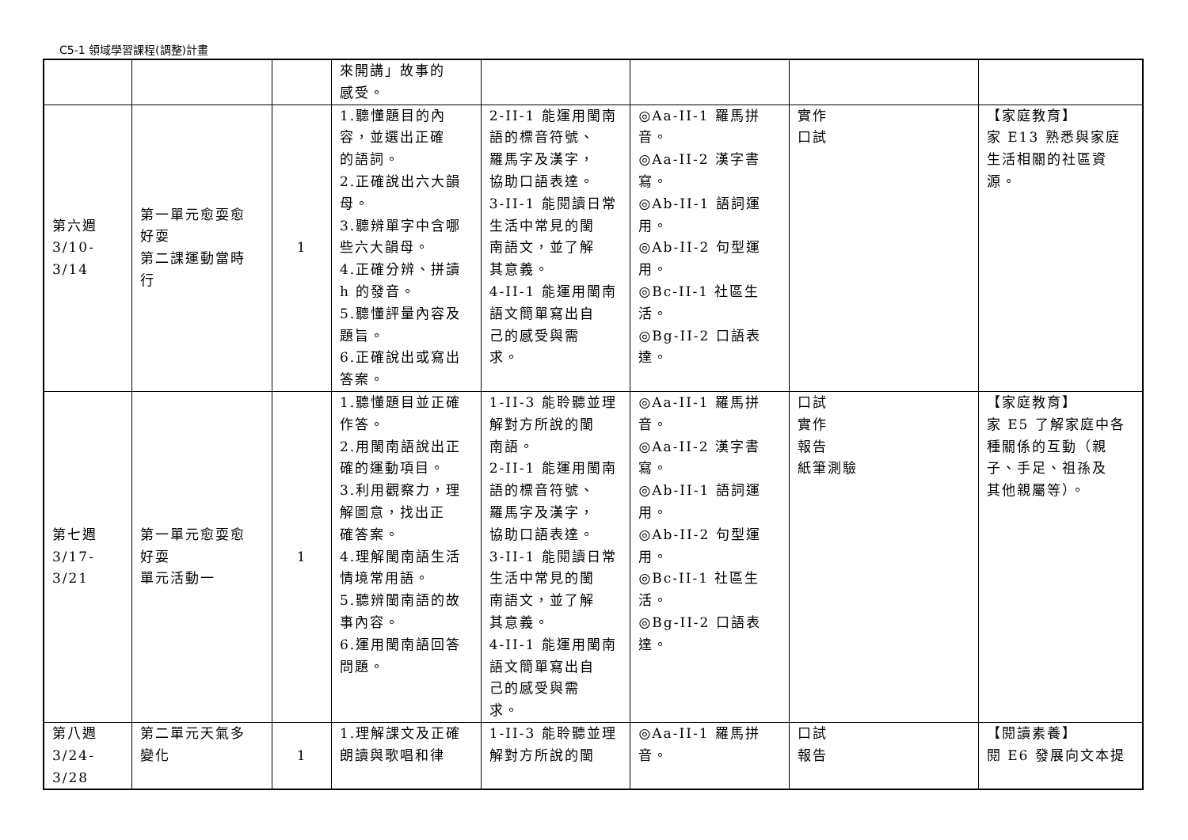C5-1 領域學習課程(調整)計畫
| | | | 來開講」故事的 感受。 | | | | |
| 第六週 3/10-3/14 | 第一單元愈耍愈 好耍 第二課運動當時 行 | 1 | 1.聽懂題目的內 容，並選出正確 的語詞。 2.正確說出六大韻 母。 3.聽辨單字中含哪 些六大韻母。 4.正確分辨、拼讀 h 的發音。 5.聽懂評量內容及 題旨。 6.正確說出或寫出 答案。 | 2-II-1 能運用閩南 語的標音符號、 羅馬字及漢字， 協助口語表達。 3-II-1 能閱讀日常 生活中常見的閩 南語文，並了解 其意義。 4-II-1 能運用閩南 語文簡單寫出自 己的感受與需 求。 | ◎Aa-II-1 羅馬拼 音。 ◎Aa-II-2 漢字書 寫。 ◎Ab-II-1 語詞運 用。 ◎Ab-II-2 句型運 用。 ◎Bc-II-1 社區生 活。 ◎Bg-II-2 口語表 達。 | 實作 口試 | 【家庭教育】 家 E13 熟悉與家庭 生活相關的社區資 源。 |
| 第七週 3/17-3/21 | 第一單元愈耍愈 好耍 單元活動一 | 1 | 1.聽懂題目並正確 作答。 2.用閩南語說出正 確的運動項目。 3.利用觀察力，理 解圖意，找出正 確答案。 4.理解閩南語生活 情境常用語。 5.聽辨閩南語的故 事內容。 6.運用閩南語回答 問題。 | 1-II-3 能聆聽並理 解對方所說的閩 南語。 2-II-1 能運用閩南 語的標音符號、 羅馬字及漢字， 協助口語表達。 3-II-1 能閱讀日常 生活中常見的閩 南語文，並了解 其意義。 4-II-1 能運用閩南 語文簡單寫出自 己的感受與需 求。 | ◎Aa-II-1 羅馬拼 音。 ◎Aa-II-2 漢字書 寫。 ◎Ab-II-1 語詞運 用。 ◎Ab-II-2 句型運 用。 ◎Bc-II-1 社區生 活。 ◎Bg-II-2 口語表 達。 | 口試 實作 報告 紙筆測驗 | 【家庭教育】 家 E5 了解家庭中各 種關係的互動（親 子、手足、祖孫及 其他親屬等）。 |
| 第八週 3/24-3/28 | 第二單元天氣多 變化 | 1 | 1.理解課文及正確 朗讀與歌唱和律 | 1-II-3 能聆聽並理 解對方所說的閩 | ◎Aa-II-1 羅馬拼 音。 | 口試 報告 | 【閱讀素養】 閱 E6 發展向文本提 |